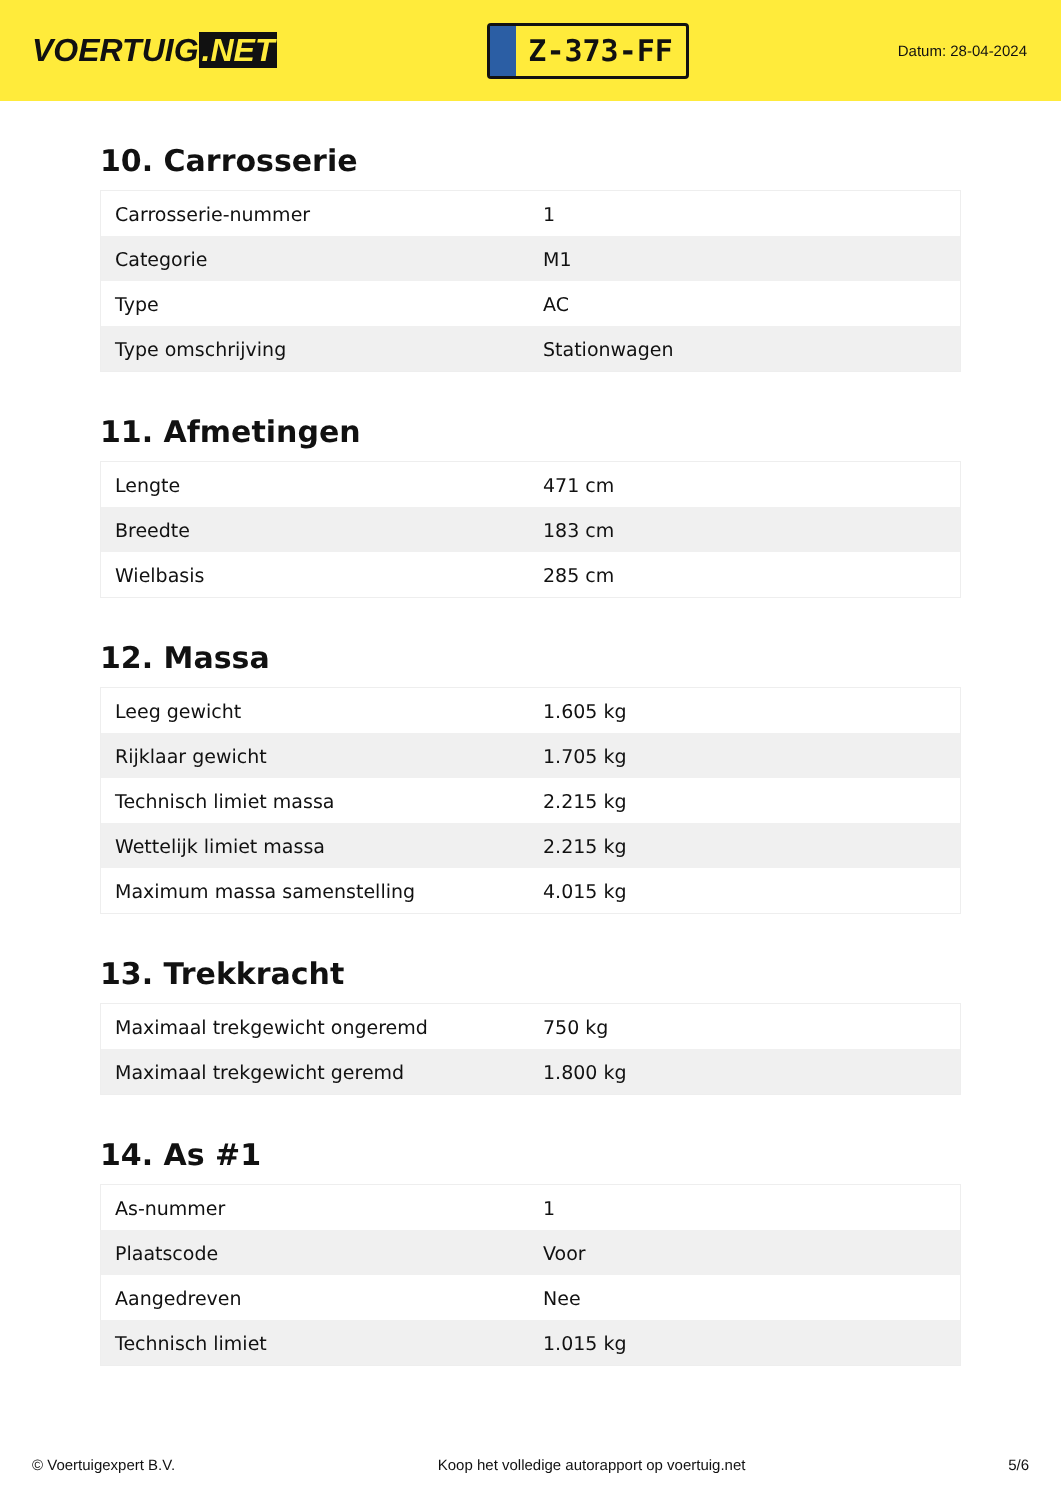VOERTUIG.NET
Z-373-FF
Datum: 28-04-2024
10. Carrosserie
| Carrosserie-nummer | 1 |
| Categorie | M1 |
| Type | AC |
| Type omschrijving | Stationwagen |
11. Afmetingen
| Lengte | 471 cm |
| Breedte | 183 cm |
| Wielbasis | 285 cm |
12. Massa
| Leeg gewicht | 1.605 kg |
| Rijklaar gewicht | 1.705 kg |
| Technisch limiet massa | 2.215 kg |
| Wettelijk limiet massa | 2.215 kg |
| Maximum massa samenstelling | 4.015 kg |
13. Trekkracht
| Maximaal trekgewicht ongeremd | 750 kg |
| Maximaal trekgewicht geremd | 1.800 kg |
14. As #1
| As-nummer | 1 |
| Plaatscode | Voor |
| Aangedreven | Nee |
| Technisch limiet | 1.015 kg |
© Voertuigexpert B.V. Koop het volledige autorapport op voertuig.net 5/6